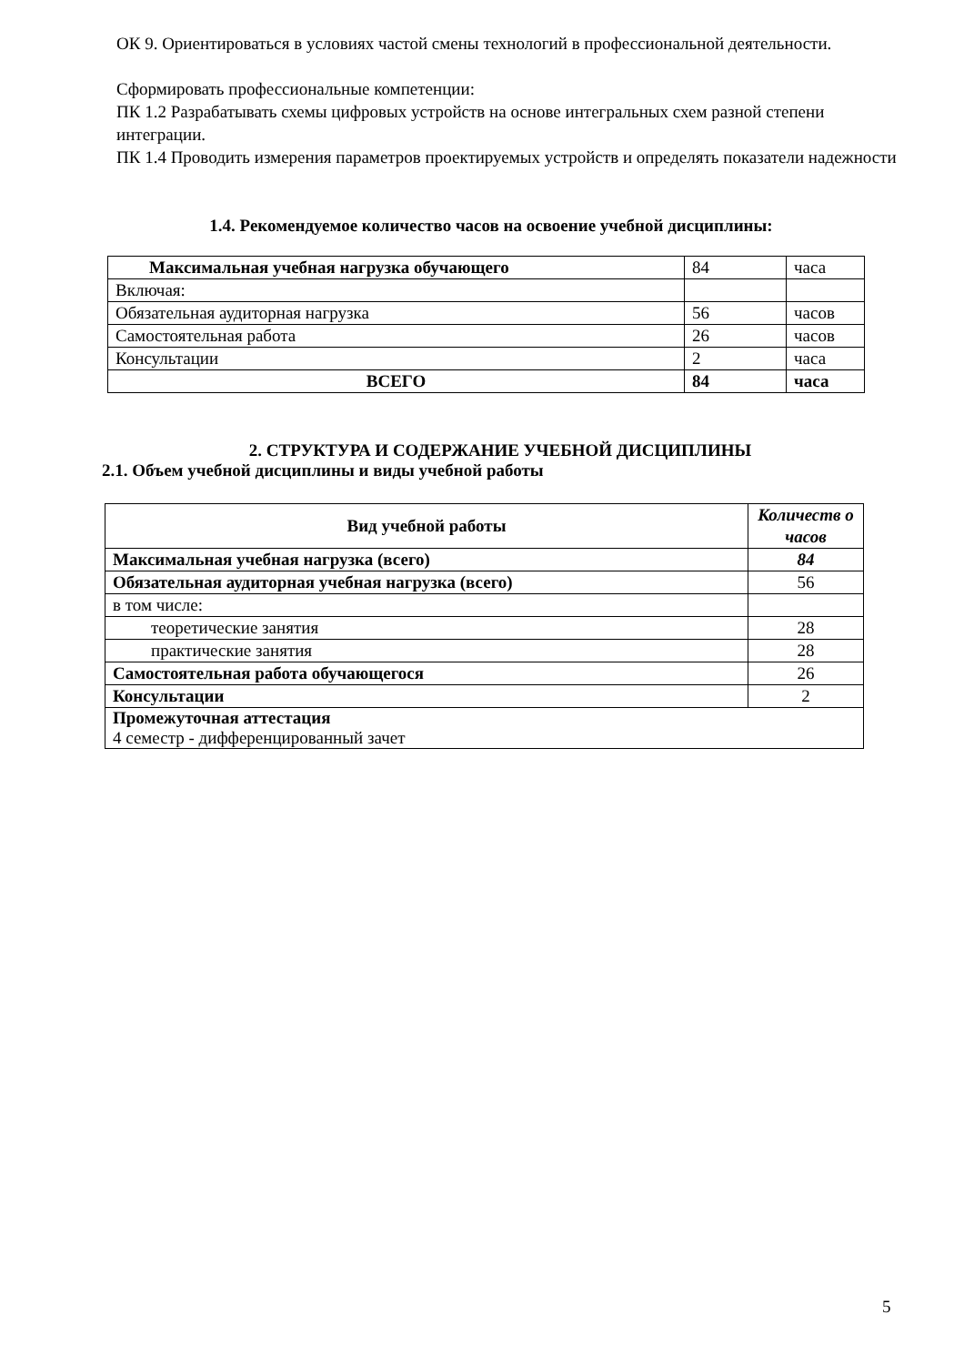ОК 9. Ориентироваться в условиях частой смены технологий в профессиональной деятельности.
Сформировать профессиональные компетенции:
ПК 1.2 Разрабатывать схемы цифровых устройств на основе интегральных схем разной степени интеграции.
ПК 1.4 Проводить измерения параметров проектируемых устройств и определять показатели надежности
1.4. Рекомендуемое количество часов на освоение учебной дисциплины:
| Максимальная учебная нагрузка обучающего | 84 | часа |
| Включая: | | |
| Обязательная аудиторная нагрузка | 56 | часов |
| Самостоятельная работа | 26 | часов |
| Консультации | 2 | часа |
| ВСЕГО | 84 | часа |
2. СТРУКТУРА И СОДЕРЖАНИЕ УЧЕБНОЙ ДИСЦИПЛИНЫ
2.1. Объем учебной дисциплины и виды учебной работы
| Вид учебной работы | Количеств о часов |
| --- | --- |
| Максимальная учебная нагрузка (всего) | 84 |
| Обязательная аудиторная учебная нагрузка (всего) | 56 |
| в том числе: | |
| теоретические занятия | 28 |
| практические занятия | 28 |
| Самостоятельная работа обучающегося | 26 |
| Консультации | 2 |
| Промежуточная аттестация 4 семестр - дифференцированный зачет | |
5